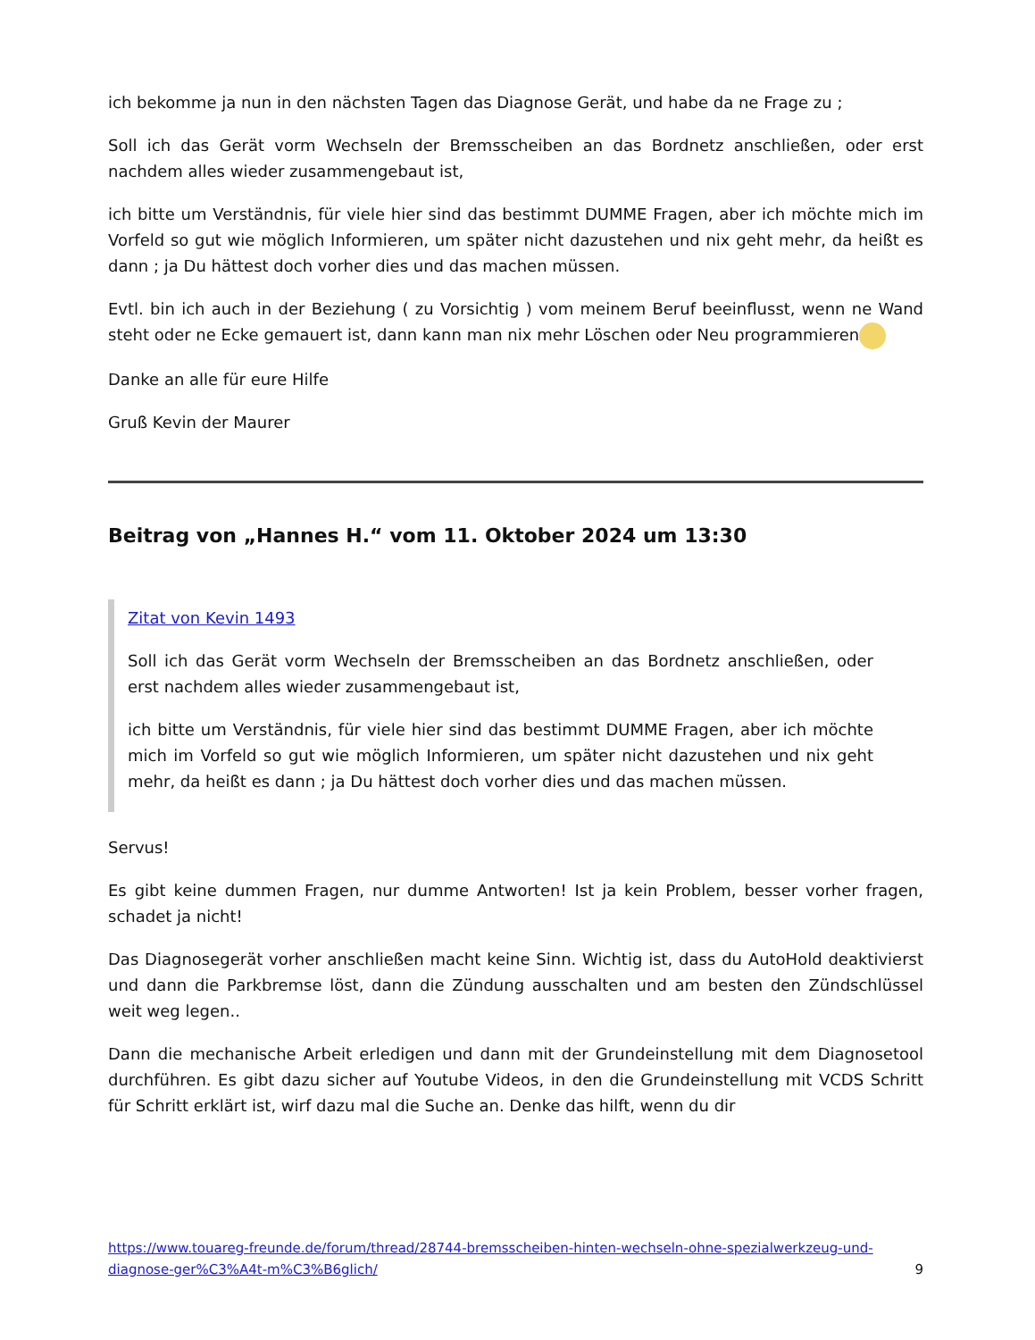ich bekomme ja nun in den nächsten Tagen das Diagnose Gerät, und habe da ne Frage zu ;
Soll ich das Gerät vorm Wechseln der Bremsscheiben an das Bordnetz anschließen, oder erst nachdem alles wieder zusammengebaut ist,
ich bitte um Verständnis, für viele hier sind das bestimmt DUMME Fragen, aber ich möchte mich im Vorfeld so gut wie möglich Informieren, um später nicht dazustehen und nix geht mehr, da heißt es dann ; ja Du hättest doch vorher dies und das machen müssen.
Evtl. bin ich auch in der Beziehung ( zu Vorsichtig ) vom meinem Beruf beeinflusst, wenn ne Wand steht oder ne Ecke gemauert ist, dann kann man nix mehr Löschen oder Neu programmieren
Danke an alle für eure Hilfe
Gruß Kevin der Maurer
Beitrag von „Hannes H.“ vom 11. Oktober 2024 um 13:30
Zitat von Kevin 1493
Soll ich das Gerät vorm Wechseln der Bremsscheiben an das Bordnetz anschließen, oder erst nachdem alles wieder zusammengebaut ist,
ich bitte um Verständnis, für viele hier sind das bestimmt DUMME Fragen, aber ich möchte mich im Vorfeld so gut wie möglich Informieren, um später nicht dazustehen und nix geht mehr, da heißt es dann ; ja Du hättest doch vorher dies und das machen müssen.
Servus!
Es gibt keine dummen Fragen, nur dumme Antworten! Ist ja kein Problem, besser vorher fragen, schadet ja nicht!
Das Diagnosegerät vorher anschließen macht keine Sinn. Wichtig ist, dass du AutoHold deaktivierst und dann die Parkbremse löst, dann die Zündung ausschalten und am besten den Zündschlüssel weit weg legen..
Dann die mechanische Arbeit erledigen und dann mit der Grundeinstellung mit dem Diagnosetool durchführen. Es gibt dazu sicher auf Youtube Videos, in den die Grundeinstellung mit VCDS Schritt für Schritt erklärt ist, wirf dazu mal die Suche an. Denke das hilft, wenn du dir
https://www.touareg-freunde.de/forum/thread/28744-bremsscheiben-hinten-wechseln-ohne-spezialwerkzeug-und-diagnose-ger%C3%A4t-m%C3%B6glich/ 9